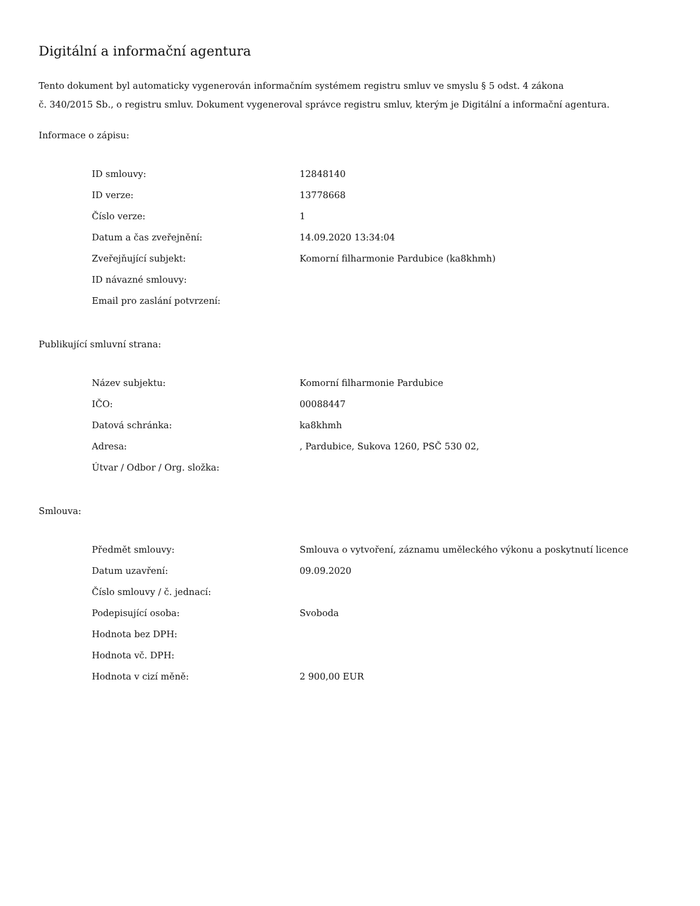Digitální a informační agentura
Tento dokument byl automaticky vygenerován informačním systémem registru smluv ve smyslu § 5 odst. 4 zákona
č. 340/2015 Sb., o registru smluv. Dokument vygeneroval správce registru smluv, kterým je Digitální a informační agentura.
Informace o zápisu:
| ID smlouvy: | 12848140 |
| ID verze: | 13778668 |
| Číslo verze: | 1 |
| Datum a čas zveřejnění: | 14.09.2020 13:34:04 |
| Zveřejňující subjekt: | Komorní filharmonie Pardubice (ka8khmh) |
| ID návazné smlouvy: | |
| Email pro zaslání potvrzení: | |
Publikující smluvní strana:
| Název subjektu: | Komorní filharmonie Pardubice |
| IČO: | 00088447 |
| Datová schránka: | ka8khmh |
| Adresa: | , Pardubice, Sukova 1260, PSČ 530 02, |
| Útvar / Odbor / Org. složka: | |
Smlouva:
| Předmět smlouvy: | Smlouva o vytvoření, záznamu uměleckého výkonu a poskytnutí licence |
| Datum uzavření: | 09.09.2020 |
| Číslo smlouvy / č. jednací: | |
| Podepisující osoba: | Svoboda |
| Hodnota bez DPH: | |
| Hodnota vč. DPH: | |
| Hodnota v cizí měně: | 2 900,00 EUR |